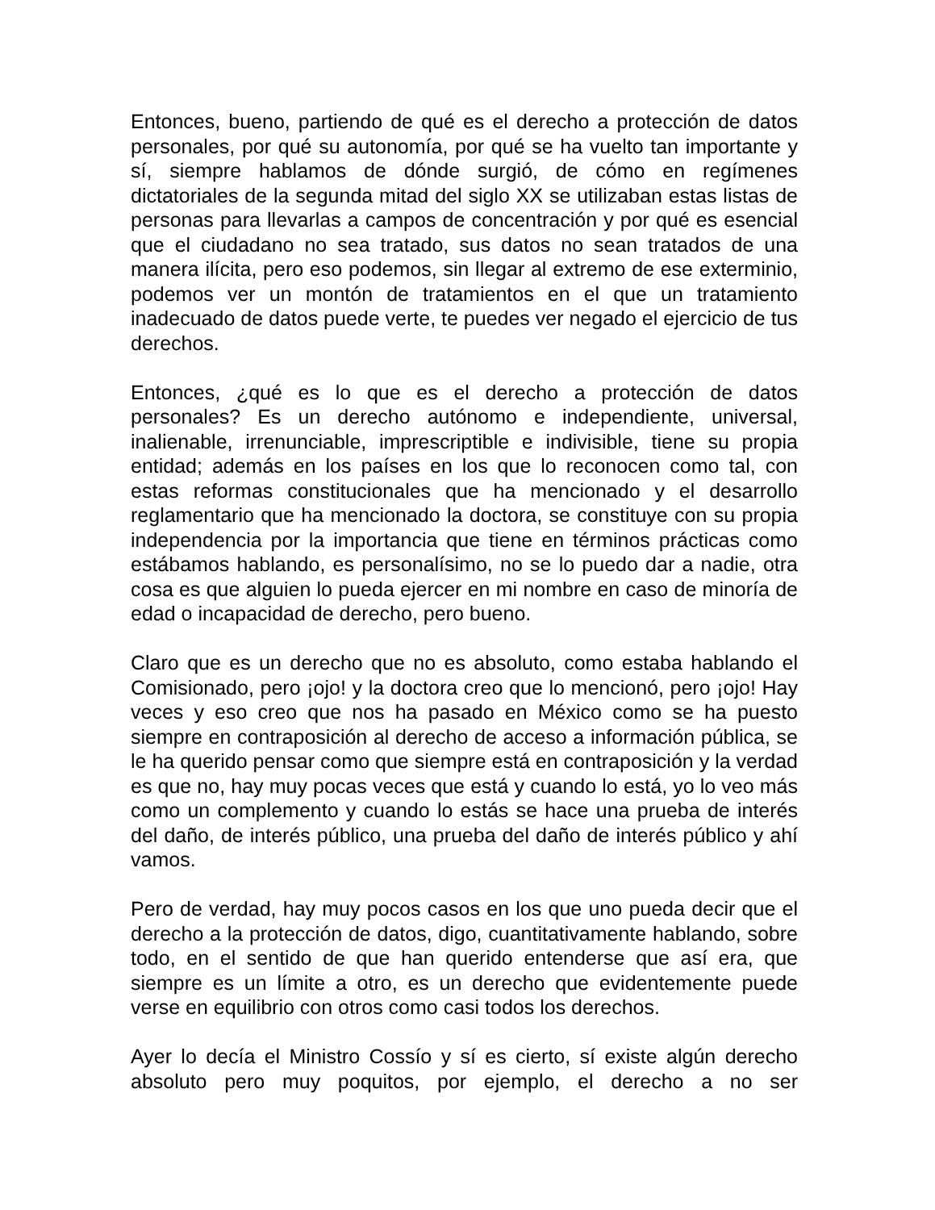Entonces, bueno, partiendo de qué es el derecho a protección de datos personales, por qué su autonomía, por qué se ha vuelto tan importante y sí, siempre hablamos de dónde surgió, de cómo en regímenes dictatoriales de la segunda mitad del siglo XX se utilizaban estas listas de personas para llevarlas a campos de concentración y por qué es esencial que el ciudadano no sea tratado, sus datos no sean tratados de una manera ilícita, pero eso podemos, sin llegar al extremo de ese exterminio, podemos ver un montón de tratamientos en el que un tratamiento inadecuado de datos puede verte, te puedes ver negado el ejercicio de tus derechos.
Entonces, ¿qué es lo que es el derecho a protección de datos personales? Es un derecho autónomo e independiente, universal, inalienable, irrenunciable, imprescriptible e indivisible, tiene su propia entidad; además en los países en los que lo reconocen como tal, con estas reformas constitucionales que ha mencionado y el desarrollo reglamentario que ha mencionado la doctora, se constituye con su propia independencia por la importancia que tiene en términos prácticas como estábamos hablando, es personalísimo, no se lo puedo dar a nadie, otra cosa es que alguien lo pueda ejercer en mi nombre en caso de minoría de edad o incapacidad de derecho, pero bueno.
Claro que es un derecho que no es absoluto, como estaba hablando el Comisionado, pero ¡ojo! y la doctora creo que lo mencionó, pero ¡ojo! Hay veces y eso creo que nos ha pasado en México como se ha puesto siempre en contraposición al derecho de acceso a información pública, se le ha querido pensar como que siempre está en contraposición y la verdad es que no, hay muy pocas veces que está y cuando lo está, yo lo veo más como un complemento y cuando lo estás se hace una prueba de interés del daño, de interés público, una prueba del daño de interés público y ahí vamos.
Pero de verdad, hay muy pocos casos en los que uno pueda decir que el derecho a la protección de datos, digo, cuantitativamente hablando, sobre todo, en el sentido de que han querido entenderse que así era, que siempre es un límite a otro, es un derecho que evidentemente puede verse en equilibrio con otros como casi todos los derechos.
Ayer lo decía el Ministro Cossío y sí es cierto, sí existe algún derecho absoluto pero muy poquitos, por ejemplo, el derecho a no ser